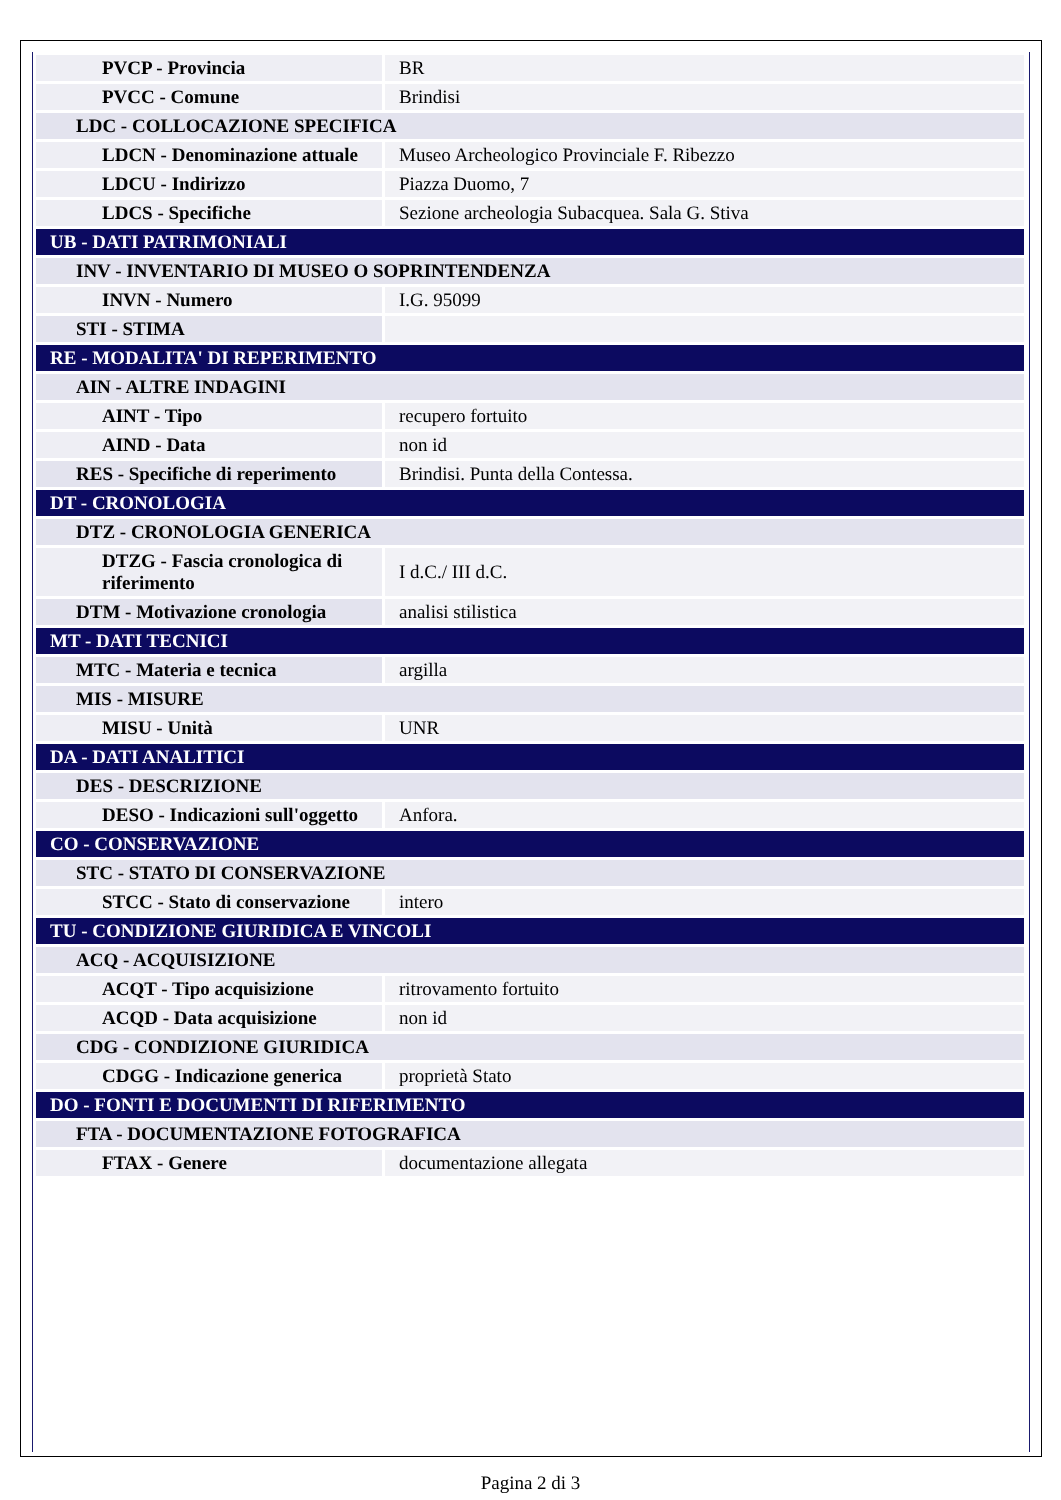| PVCP - Provincia | BR |
| PVCC - Comune | Brindisi |
| LDC - COLLOCAZIONE SPECIFICA | |
| LDCN - Denominazione attuale | Museo Archeologico Provinciale F. Ribezzo |
| LDCU - Indirizzo | Piazza Duomo, 7 |
| LDCS - Specifiche | Sezione archeologia Subacquea. Sala G. Stiva |
| UB - DATI PATRIMONIALI | |
| INV - INVENTARIO DI MUSEO O SOPRINTENDENZA | |
| INVN - Numero | I.G. 95099 |
| STI - STIMA | |
| RE - MODALITA' DI REPERIMENTO | |
| AIN - ALTRE INDAGINI | |
| AINT - Tipo | recupero fortuito |
| AIND - Data | non id |
| RES - Specifiche di reperimento | Brindisi. Punta della Contessa. |
| DT - CRONOLOGIA | |
| DTZ - CRONOLOGIA GENERICA | |
| DTZG - Fascia cronologica di riferimento | I d.C./ III d.C. |
| DTM - Motivazione cronologia | analisi stilistica |
| MT - DATI TECNICI | |
| MTC - Materia e tecnica | argilla |
| MIS - MISURE | |
| MISU - Unità | UNR |
| DA - DATI ANALITICI | |
| DES - DESCRIZIONE | |
| DESO - Indicazioni sull'oggetto | Anfora. |
| CO - CONSERVAZIONE | |
| STC - STATO DI CONSERVAZIONE | |
| STCC - Stato di conservazione | intero |
| TU - CONDIZIONE GIURIDICA E VINCOLI | |
| ACQ - ACQUISIZIONE | |
| ACQT - Tipo acquisizione | ritrovamento fortuito |
| ACQD - Data acquisizione | non id |
| CDG - CONDIZIONE GIURIDICA | |
| CDGG - Indicazione generica | proprietà Stato |
| DO - FONTI E DOCUMENTI DI RIFERIMENTO | |
| FTA - DOCUMENTAZIONE FOTOGRAFICA | |
| FTAX - Genere | documentazione allegata |
Pagina 2 di 3